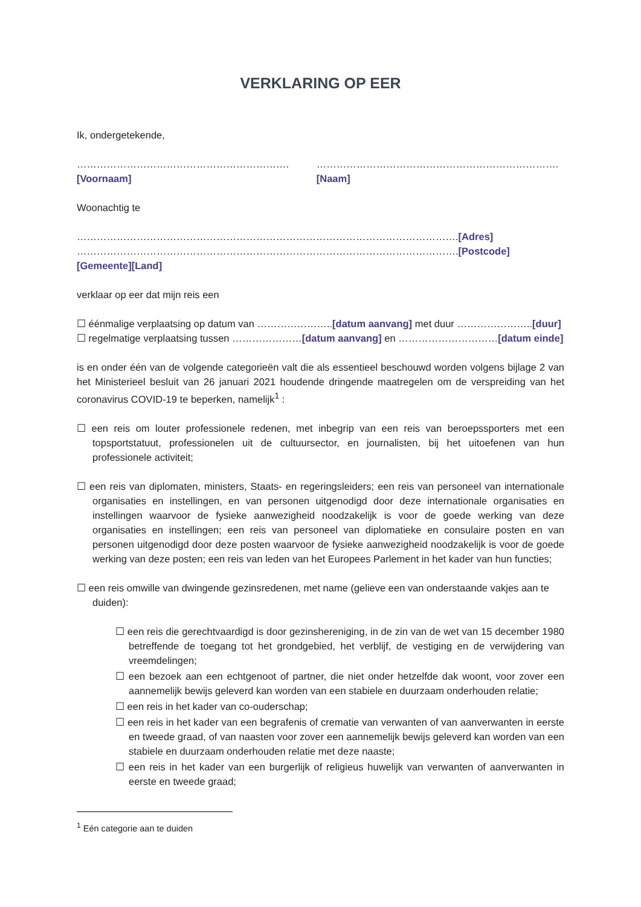VERKLARING OP EER
Ik, ondergetekende,
……………………………………………………….[Voornaam] ……………………………………………………………….[Naam]
Woonachtig te
…………………………………………………………………………………………………….[Adres]
…………………………………………………………………………………………………….[Postcode] [Gemeente][Land]
verklaar op eer dat mijn reis een
☐ éénmalige verplaatsing op datum van …………………..[datum aanvang] met duur …………………..[duur]
☐ regelmatige verplaatsing tussen …………………[datum aanvang] en …………………………[datum einde]
is en onder één van de volgende categorieën valt die als essentieel beschouwd worden volgens bijlage 2 van het Ministerieel besluit van 26 januari 2021 houdende dringende maatregelen om de verspreiding van het coronavirus COVID-19 te beperken, namelijk<sup>1</sup> :
☐ een reis om louter professionele redenen, met inbegrip van een reis van beroepssporters met een topsportstatuut, professionelen uit de cultuursector, en journalisten, bij het uitoefenen van hun professionele activiteit;
☐ een reis van diplomaten, ministers, Staats- en regeringsleiders; een reis van personeel van internationale organisaties en instellingen, en van personen uitgenodigd door deze internationale organisaties en instellingen waarvoor de fysieke aanwezigheid noodzakelijk is voor de goede werking van deze organisaties en instellingen; een reis van personeel van diplomatieke en consulaire posten en van personen uitgenodigd door deze posten waarvoor de fysieke aanwezigheid noodzakelijk is voor de goede werking van deze posten; een reis van leden van het Europees Parlement in het kader van hun functies;
☐ een reis omwille van dwingende gezinsredenen, met name (gelieve een van onderstaande vakjes aan te duiden):
☐ een reis die gerechtvaardigd is door gezinshereniging, in de zin van de wet van 15 december 1980 betreffende de toegang tot het grondgebied, het verblijf, de vestiging en de verwijdering van vreemdelingen;
☐ een bezoek aan een echtgenoot of partner, die niet onder hetzelfde dak woont, voor zover een aannemelijk bewijs geleverd kan worden van een stabiele en duurzaam onderhouden relatie;
☐ een reis in het kader van co-ouderschap;
☐ een reis in het kader van een begrafenis of crematie van verwanten of van aanverwanten in eerste en tweede graad, of van naasten voor zover een aannemelijk bewijs geleverd kan worden van een stabiele en duurzaam onderhouden relatie met deze naaste;
☐ een reis in het kader van een burgerlijk of religieus huwelijk van verwanten of aanverwanten in eerste en tweede graad;
<sup>1</sup> Eén categorie aan te duiden